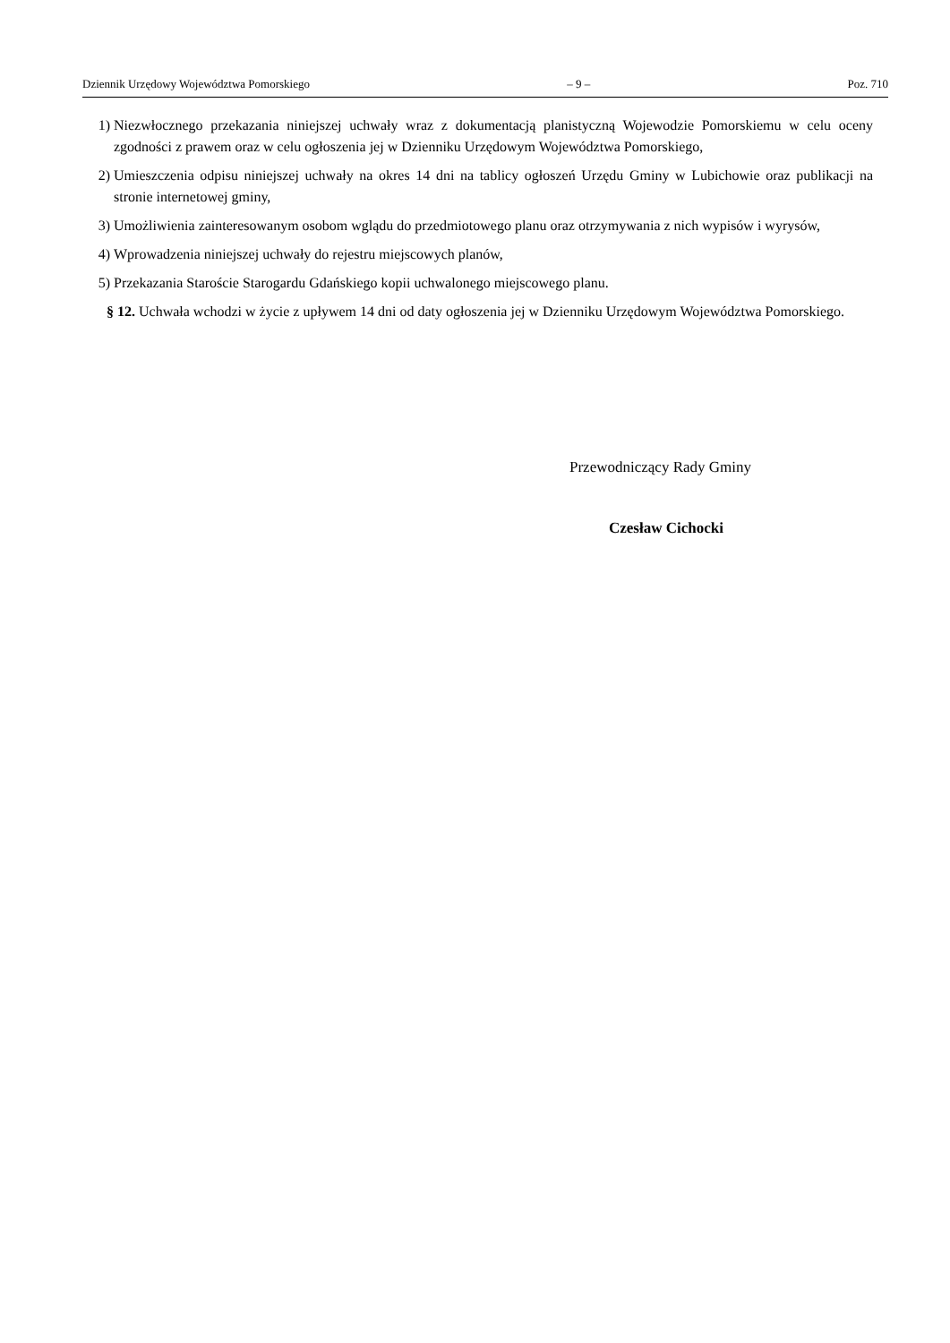Dziennik Urzędowy Województwa Pomorskiego – 9 – Poz. 710
1) Niezwłocznego przekazania niniejszej uchwały wraz z dokumentacją planistyczną Wojewodzie Pomorskiemu w celu oceny zgodności z prawem oraz w celu ogłoszenia jej w Dzienniku Urzędowym Województwa Pomorskiego,
2) Umieszczenia odpisu niniejszej uchwały na okres 14 dni na tablicy ogłoszeń Urzędu Gminy w Lubichowie oraz publikacji na stronie internetowej gminy,
3) Umożliwienia zainteresowanym osobom wglądu do przedmiotowego planu oraz otrzymywania z nich wypisów i wyrysów,
4) Wprowadzenia niniejszej uchwały do rejestru miejscowych planów,
5) Przekazania Staroście Starogardu Gdańskiego kopii uchwalonego miejscowego planu.
§ 12. Uchwała wchodzi w życie z upływem 14 dni od daty ogłoszenia jej w Dzienniku Urzędowym Województwa Pomorskiego.
Przewodniczący Rady Gminy
Czesław Cichocki